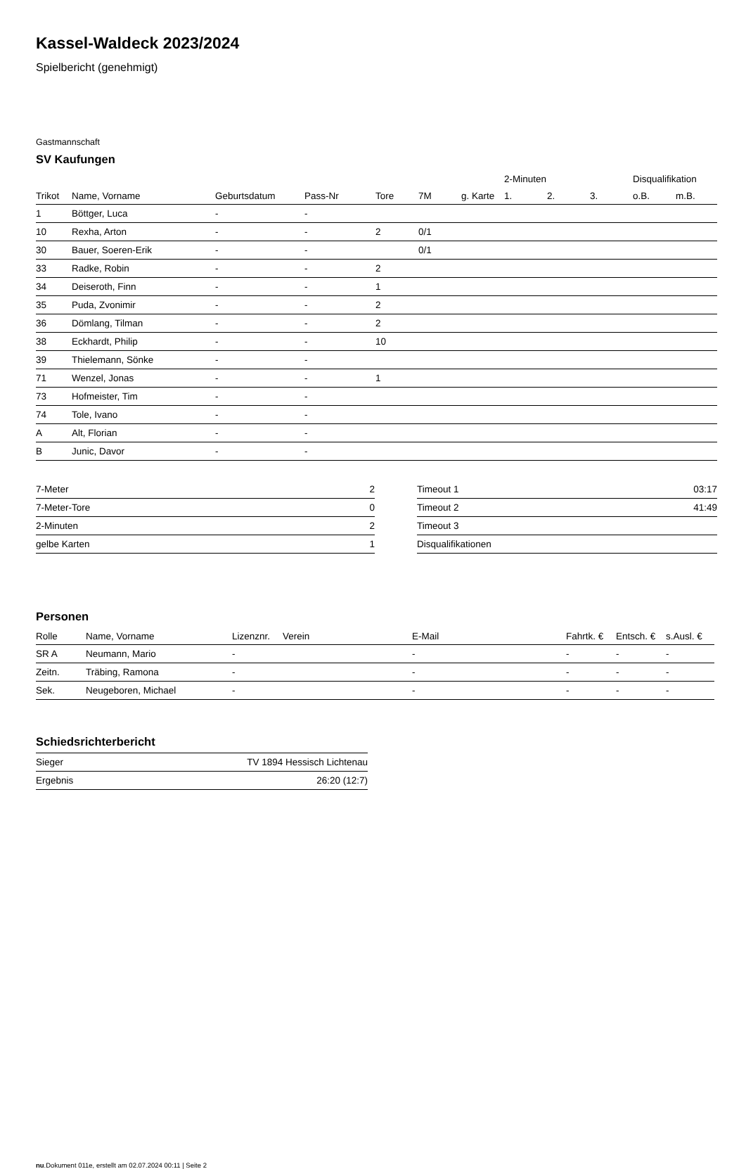Kassel-Waldeck 2023/2024
Spielbericht (genehmigt)
Gastmannschaft
SV Kaufungen
| | | | | | | | 2-Minuten | | | Disqualifikation | |
| --- | --- | --- | --- | --- | --- | --- | --- | --- | --- | --- | --- |
| Trikot | Name, Vorname | Geburtsdatum | Pass-Nr | Tore | 7M | g. Karte | 1. | 2. | 3. | o.B. | m.B. |
| 1 | Böttger, Luca | - | - | | | | | | | | |
| 10 | Rexha, Arton | - | - | 2 | 0/1 | | | | | | |
| 30 | Bauer, Soeren-Erik | - | - | | 0/1 | | | | | | |
| 33 | Radke, Robin | - | - | 2 | | | | | | | |
| 34 | Deiseroth, Finn | - | - | 1 | | | | | | | |
| 35 | Puda, Zvonimir | - | - | 2 | | | | | | | |
| 36 | Dömlang, Tilman | - | - | 2 | | | | | | | |
| 38 | Eckhardt, Philip | - | - | 10 | | | | | | | |
| 39 | Thielemann, Sönke | - | - | | | | | | | | |
| 71 | Wenzel, Jonas | - | - | 1 | | | | | | | |
| 73 | Hofmeister, Tim | - | - | | | | | | | | |
| 74 | Tole, Ivano | - | - | | | | | | | | |
| A | Alt, Florian | - | - | | | | | | | | |
| B | Junic, Davor | - | - | | | | | | | | |
| 7-Meter | 2 |
| 7-Meter-Tore | 0 |
| 2-Minuten | 2 |
| gelbe Karten | 1 |
| Timeout 1 | 03:17 |
| Timeout 2 | 41:49 |
| Timeout 3 | |
| Disqualifikationen | |
Personen
| Rolle | Name, Vorname | Lizenznr. | Verein | E-Mail | Fahrtk. € | Entsch. € | s.Ausl. € |
| --- | --- | --- | --- | --- | --- | --- | --- |
| SR A | Neumann, Mario | - | | - | - | - | - |
| Zeitn. | Träbing, Ramona | - | | - | - | - | - |
| Sek. | Neugeboren, Michael | - | | - | - | - | - |
Schiedsrichterbericht
| Sieger | TV 1894 Hessisch Lichtenau |
| Ergebnis | 26:20 (12:7) |
nu.Dokument 011e, erstellt am 02.07.2024 00:11 | Seite 2